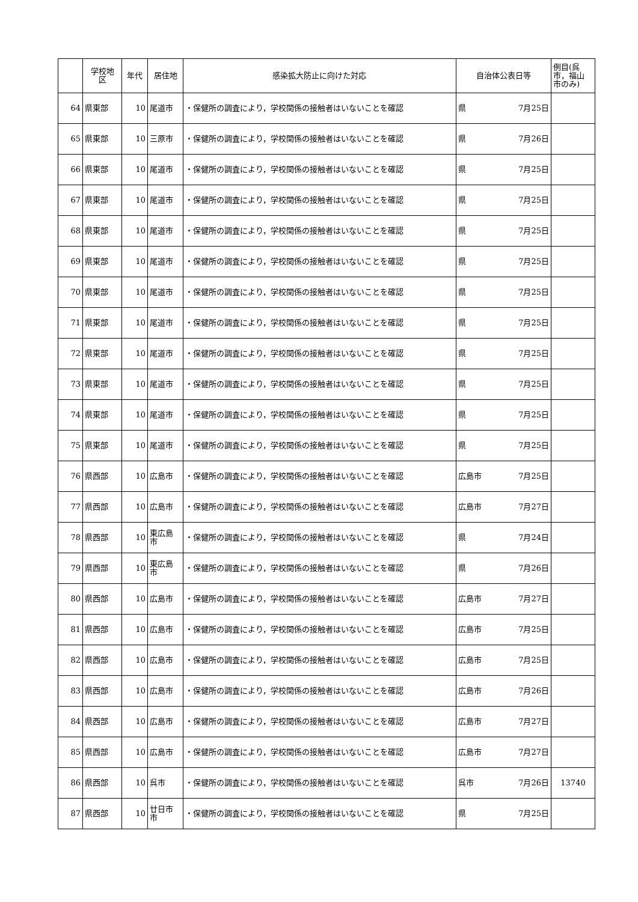| | 学校地 区 | 年代 | 居住地 | 感染拡大防止に向けた対応 | 自治体公表日等 | | 例目(呉 市，福山 市のみ) |
| --- | --- | --- | --- | --- | --- | --- | --- |
| 64 | 県東部 | 10 | 尾道市 | ・保健所の調査により，学校関係の接触者はいないことを確認 | 県 | 7月25日 | |
| 65 | 県東部 | 10 | 三原市 | ・保健所の調査により，学校関係の接触者はいないことを確認 | 県 | 7月26日 | |
| 66 | 県東部 | 10 | 尾道市 | ・保健所の調査により，学校関係の接触者はいないことを確認 | 県 | 7月25日 | |
| 67 | 県東部 | 10 | 尾道市 | ・保健所の調査により，学校関係の接触者はいないことを確認 | 県 | 7月25日 | |
| 68 | 県東部 | 10 | 尾道市 | ・保健所の調査により，学校関係の接触者はいないことを確認 | 県 | 7月25日 | |
| 69 | 県東部 | 10 | 尾道市 | ・保健所の調査により，学校関係の接触者はいないことを確認 | 県 | 7月25日 | |
| 70 | 県東部 | 10 | 尾道市 | ・保健所の調査により，学校関係の接触者はいないことを確認 | 県 | 7月25日 | |
| 71 | 県東部 | 10 | 尾道市 | ・保健所の調査により，学校関係の接触者はいないことを確認 | 県 | 7月25日 | |
| 72 | 県東部 | 10 | 尾道市 | ・保健所の調査により，学校関係の接触者はいないことを確認 | 県 | 7月25日 | |
| 73 | 県東部 | 10 | 尾道市 | ・保健所の調査により，学校関係の接触者はいないことを確認 | 県 | 7月25日 | |
| 74 | 県東部 | 10 | 尾道市 | ・保健所の調査により，学校関係の接触者はいないことを確認 | 県 | 7月25日 | |
| 75 | 県東部 | 10 | 尾道市 | ・保健所の調査により，学校関係の接触者はいないことを確認 | 県 | 7月25日 | |
| 76 | 県西部 | 10 | 広島市 | ・保健所の調査により，学校関係の接触者はいないことを確認 | 広島市 | 7月25日 | |
| 77 | 県西部 | 10 | 広島市 | ・保健所の調査により，学校関係の接触者はいないことを確認 | 広島市 | 7月27日 | |
| 78 | 県西部 | 10 | 東広島 市 | ・保健所の調査により，学校関係の接触者はいないことを確認 | 県 | 7月24日 | |
| 79 | 県西部 | 10 | 東広島 市 | ・保健所の調査により，学校関係の接触者はいないことを確認 | 県 | 7月26日 | |
| 80 | 県西部 | 10 | 広島市 | ・保健所の調査により，学校関係の接触者はいないことを確認 | 広島市 | 7月27日 | |
| 81 | 県西部 | 10 | 広島市 | ・保健所の調査により，学校関係の接触者はいないことを確認 | 広島市 | 7月25日 | |
| 82 | 県西部 | 10 | 広島市 | ・保健所の調査により，学校関係の接触者はいないことを確認 | 広島市 | 7月25日 | |
| 83 | 県西部 | 10 | 広島市 | ・保健所の調査により，学校関係の接触者はいないことを確認 | 広島市 | 7月26日 | |
| 84 | 県西部 | 10 | 広島市 | ・保健所の調査により，学校関係の接触者はいないことを確認 | 広島市 | 7月27日 | |
| 85 | 県西部 | 10 | 広島市 | ・保健所の調査により，学校関係の接触者はいないことを確認 | 広島市 | 7月27日 | |
| 86 | 県西部 | 10 | 呉市 | ・保健所の調査により，学校関係の接触者はいないことを確認 | 呉市 | 7月26日 | 13740 |
| 87 | 県西部 | 10 | 廿日市 市 | ・保健所の調査により，学校関係の接触者はいないことを確認 | 県 | 7月25日 | |